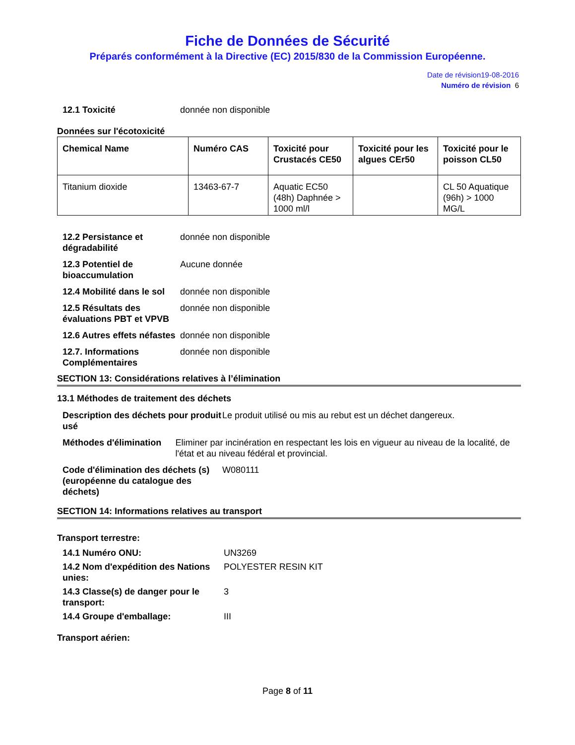Fiche de Données de Sécurité
Préparés conformément à la Directive (EC) 2015/830 de la Commission Européenne.
Date de révision19-08-2016
Numéro de révision 6
12.1 Toxicité donnée non disponible
Données sur l'écotoxicité
| Chemical Name | Numéro CAS | Toxicité pour Crustacés CE50 | Toxicité pour les algues CEr50 | Toxicité pour le poisson CL50 |
| --- | --- | --- | --- | --- |
| Titanium dioxide | 13463-67-7 | Aquatic EC50 (48h) Daphnée > 1000 ml/l | | CL 50 Aquatique (96h) > 1000 MG/L |
12.2 Persistance et dégradabilité donnée non disponible
12.3 Potentiel de bioaccumulation Aucune donnée
12.4 Mobilité dans le sol donnée non disponible
12.5 Résultats des évaluations PBT et VPVB donnée non disponible
12.6 Autres effets néfastes donnée non disponible
12.7. Informations Complémentaires donnée non disponible
SECTION 13: Considérations relatives à l’élimination
13.1 Méthodes de traitement des déchets
Description des déchets pour produit usé Le produit utilisé ou mis au rebut est un déchet dangereux.
Méthodes d'élimination Eliminer par incinération en respectant les lois en vigueur au niveau de la localité, de l'état et au niveau fédéral et provincial.
Code d'élimination des déchets (s) (européenne du catalogue des déchets) W080111
SECTION 14: Informations relatives au transport
Transport terrestre:
14.1 Numéro ONU: UN3269
14.2 Nom d'expédition des Nations unies: POLYESTER RESIN KIT
14.3 Classe(s) de danger pour le transport: 3
14.4 Groupe d'emballage: III
Transport aérien:
Page 8 of 11